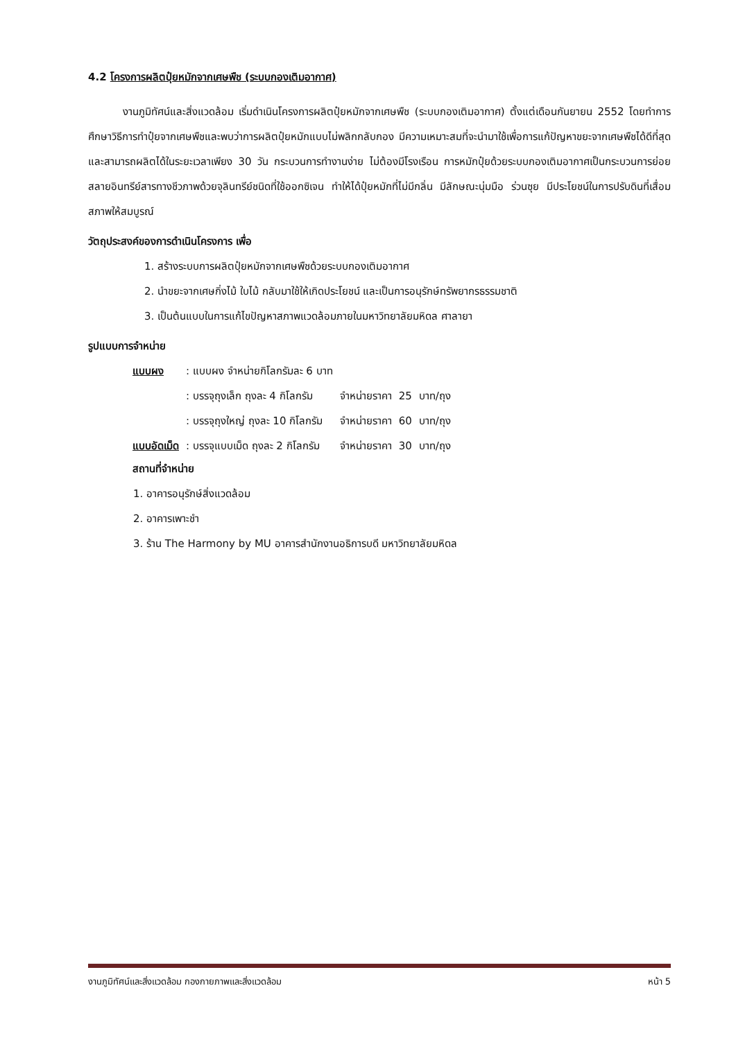4.2 โครงการผลิตปุ๋ยหมักจากเศษพืช (ระบบกองเติมอากาศ)
งานภูมิทัศน์และสิ่งแวดล้อม เริ่มดำเนินโครงการผลิตปุ๋ยหมักจากเศษพืช (ระบบกองเติมอากาศ) ตั้งแต่เดือนกันยายน 2552 โดยทำการศึกษาวิธีการทำปุ๋ยจากเศษพืชและพบว่าการผลิตปุ๋ยหมักแบบไม่พลิกกลับกอง มีความเหมาะสมที่จะนำมาใช้เพื่อการแก้ปัญหาขยะจากเศษพืชได้ดีที่สุด และสามารถผลิตได้ในระยะเวลาเพียง 30 วัน กระบวนการทำงานง่าย ไม่ต้องมีโรงเรือน การหมักปุ๋ยด้วยระบบกองเติมอากาศเป็นกระบวนการย่อยสลายอินทรีย์สารทางชีวภาพด้วยจุลินทรีย์ชนิดที่ใช้ออกซิเจน ทำให้ได้ปุ๋ยหมักที่ไม่มีกลิ่น มีลักษณะนุ่มมือ ร่วนซุย มีประโยชน์ในการปรับดินที่เสื่อมสภาพให้สมบูรณ์
วัตถุประสงค์ของการดำเนินโครงการ เพื่อ
1. สร้างระบบการผลิตปุ๋ยหมักจากเศษพืชด้วยระบบกองเติมอากาศ
2. นำขยะจากเศษกิ่งไม้ ใบไม้ กลับมาใช้ให้เกิดประโยชน์ และเป็นการอนุรักษ์ทรัพยากรธรรมชาติ
3. เป็นต้นแบบในการแก้ไขปัญหาสภาพแวดล้อมภายในมหาวิทยาลัยมหิดล ศาลายา
รูปแบบการจำหน่าย
| แบบผง | : แบบผง จำหน่ายกิโลกรัมละ 6 บาท | | | |
| | : บรรจุถุงเล็ก ถุงละ 4 กิโลกรัม | จำหน่ายราคา | 25 | บาท/ถุง |
| | : บรรจุถุงใหญ่ ถุงละ 10 กิโลกรัม | จำหน่ายราคา | 60 | บาท/ถุง |
| แบบอัดเม็ด | : บรรจุแบบเม็ด ถุงละ 2 กิโลกรัม | จำหน่ายราคา | 30 | บาท/ถุง |
สถานที่จำหน่าย
1. อาคารอนุรักษ์สิ่งแวดล้อม
2. อาคารเพาะชำ
3. ร้าน The Harmony by MU อาคารสำนักงานอธิการบดี มหาวิทยาลัยมหิดล
งานภูมิทัศน์และสิ่งแวดล้อม กองกายภาพและสิ่งแวดล้อม หน้า 5